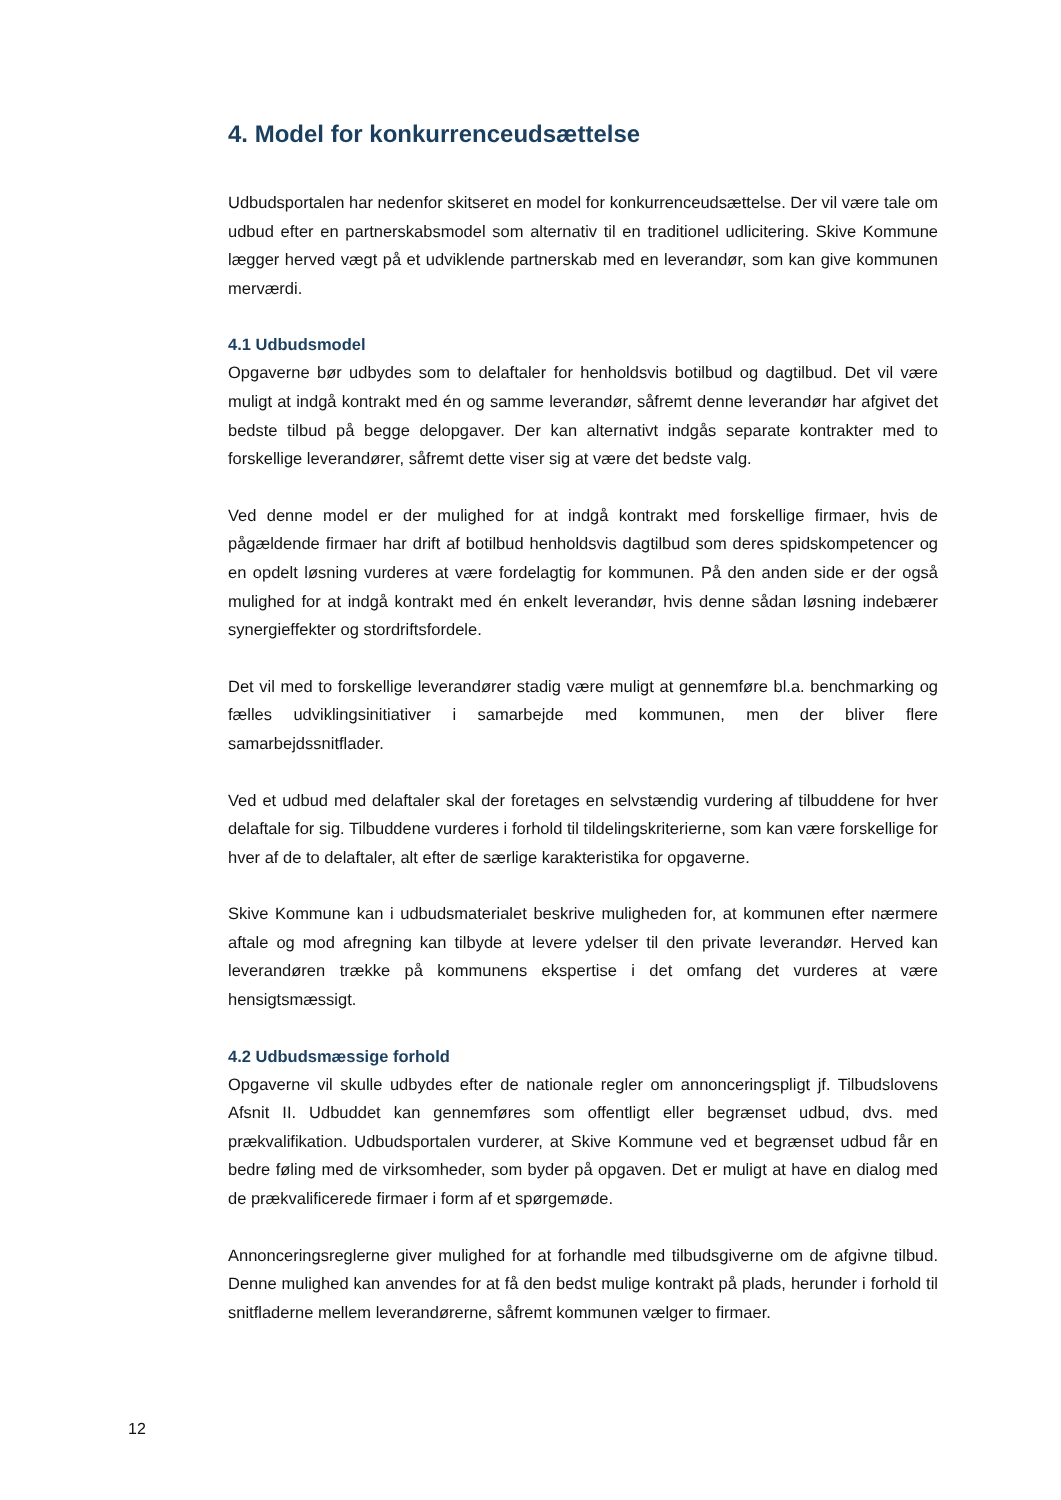4. Model for konkurrenceudsættelse
Udbudsportalen har nedenfor skitseret en model for konkurrenceudsættelse. Der vil være tale om udbud efter en partnerskabsmodel som alternativ til en traditionel udlicitering. Skive Kommune lægger herved vægt på et udviklende partnerskab med en leverandør, som kan give kommunen merværdi.
4.1 Udbudsmodel
Opgaverne bør udbydes som to delaftaler for henholdsvis botilbud og dagtilbud. Det vil være muligt at indgå kontrakt med én og samme leverandør, såfremt denne leverandør har afgivet det bedste tilbud på begge delopgaver. Der kan alternativt indgås separate kontrakter med to forskellige leverandører, såfremt dette viser sig at være det bedste valg.
Ved denne model er der mulighed for at indgå kontrakt med forskellige firmaer, hvis de pågældende firmaer har drift af botilbud henholdsvis dagtilbud som deres spidskompetencer og en opdelt løsning vurderes at være fordelagtig for kommunen. På den anden side er der også mulighed for at indgå kontrakt med én enkelt leverandør, hvis denne sådan løsning indebærer synergieffekter og stordriftsfordele.
Det vil med to forskellige leverandører stadig være muligt at gennemføre bl.a. benchmarking og fælles udviklingsinitiativer i samarbejde med kommunen, men der bliver flere samarbejdssnitflader.
Ved et udbud med delaftaler skal der foretages en selvstændig vurdering af tilbuddene for hver delaftale for sig. Tilbuddene vurderes i forhold til tildelingskriterierne, som kan være forskellige for hver af de to delaftaler, alt efter de særlige karakteristika for opgaverne.
Skive Kommune kan i udbudsmaterialet beskrive muligheden for, at kommunen efter nærmere aftale og mod afregning kan tilbyde at levere ydelser til den private leverandør. Herved kan leverandøren trække på kommunens ekspertise i det omfang det vurderes at være hensigtsmæssigt.
4.2 Udbudsmæssige forhold
Opgaverne vil skulle udbydes efter de nationale regler om annonceringspligt jf. Tilbudslovens Afsnit II. Udbuddet kan gennemføres som offentligt eller begrænset udbud, dvs. med prækvalifikation. Udbudsportalen vurderer, at Skive Kommune ved et begrænset udbud får en bedre føling med de virksomheder, som byder på opgaven. Det er muligt at have en dialog med de prækvalificerede firmaer i form af et spørgemøde.
Annonceringsreglerne giver mulighed for at forhandle med tilbudsgiverne om de afgivne tilbud. Denne mulighed kan anvendes for at få den bedst mulige kontrakt på plads, herunder i forhold til snitfladerne mellem leverandørerne, såfremt kommunen vælger to firmaer.
12